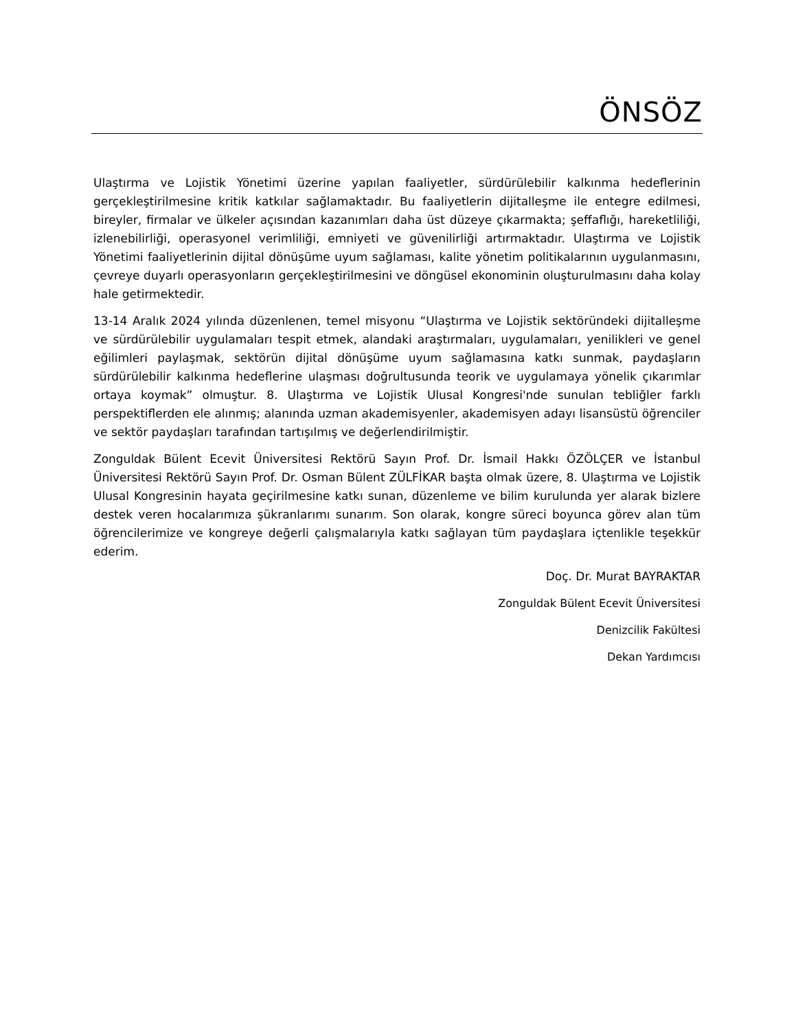ÖNSÖZ
Ulaştırma ve Lojistik Yönetimi üzerine yapılan faaliyetler, sürdürülebilir kalkınma hedeflerinin gerçekleştirilmesine kritik katkılar sağlamaktadır. Bu faaliyetlerin dijitalleşme ile entegre edilmesi, bireyler, firmalar ve ülkeler açısından kazanımları daha üst düzeye çıkarmakta; şeffaflığı, hareketliliği, izlenebilirliği, operasyonel verimliliği, emniyeti ve güvenilirliği artırmaktadır. Ulaştırma ve Lojistik Yönetimi faaliyetlerinin dijital dönüşüme uyum sağlaması, kalite yönetim politikalarının uygulanmasını, çevreye duyarlı operasyonların gerçekleştirilmesini ve döngüsel ekonominin oluşturulmasını daha kolay hale getirmektedir.
13-14 Aralık 2024 yılında düzenlenen, temel misyonu “Ulaştırma ve Lojistik sektöründeki dijitalleşme ve sürdürülebilir uygulamaları tespit etmek, alandaki araştırmaları, uygulamaları, yenilikleri ve genel eğilimleri paylaşmak, sektörün dijital dönüşüme uyum sağlamasına katkı sunmak, paydaşların sürdürülebilir kalkınma hedeflerine ulaşması doğrultusunda teorik ve uygulamaya yönelik çıkarımlar ortaya koymak” olmuştur. 8. Ulaştırma ve Lojistik Ulusal Kongresi'nde sunulan tebliğler farklı perspektiflerden ele alınmış; alanında uzman akademisyenler, akademisyen adayı lisansüstü öğrenciler ve sektör paydaşları tarafından tartışılmış ve değerlendirilmiştir.
Zonguldak Bülent Ecevit Üniversitesi Rektörü Sayın Prof. Dr. İsmail Hakkı ÖZÖLÇER ve İstanbul Üniversitesi Rektörü Sayın Prof. Dr. Osman Bülent ZÜLFİKAR başta olmak üzere, 8. Ulaştırma ve Lojistik Ulusal Kongresinin hayata geçirilmesine katkı sunan, düzenleme ve bilim kurulunda yer alarak bizlere destek veren hocalarımıza şükranlarımı sunarım. Son olarak, kongre süreci boyunca görev alan tüm öğrencilerimize ve kongreye değerli çalışmalarıyla katkı sağlayan tüm paydaşlara içtenlikle teşekkür ederim.
Doç. Dr. Murat BAYRAKTAR
Zonguldak Bülent Ecevit Üniversitesi
Denizcilik Fakültesi
Dekan Yardımcısı